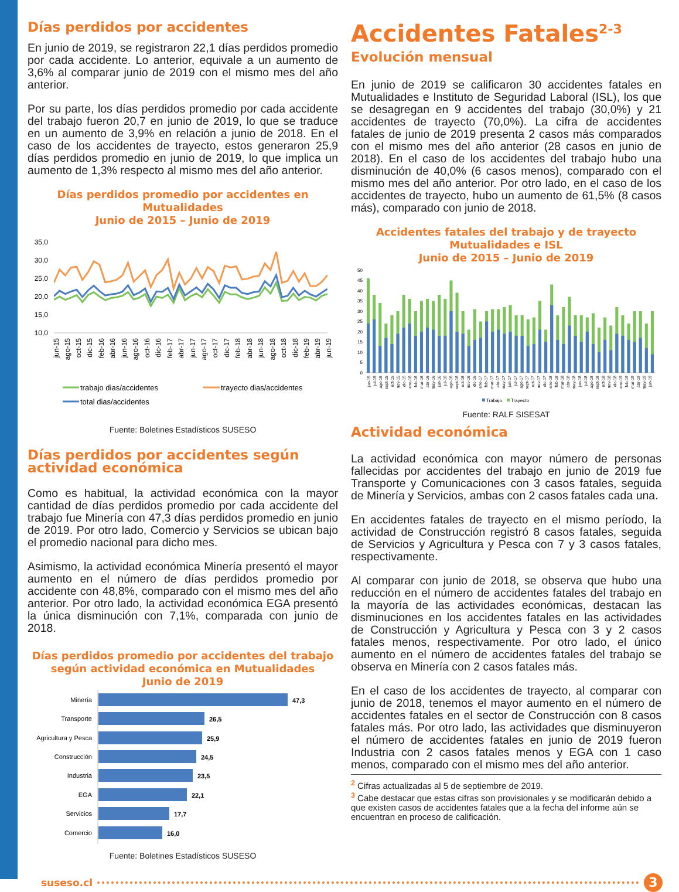Días perdidos por accidentes
En junio de 2019, se registraron 22,1 días perdidos promedio por cada accidente. Lo anterior, equivale a un aumento de 3,6% al comparar junio de 2019 con el mismo mes del año anterior.
Por su parte, los días perdidos promedio por cada accidente del trabajo fueron 20,7 en junio de 2019, lo que se traduce en un aumento de 3,9% en relación a junio de 2018. En el caso de los accidentes de trayecto, estos generaron 25,9 días perdidos promedio en junio de 2019, lo que implica un aumento de 1,3% respecto al mismo mes del año anterior.
Días perdidos promedio por accidentes en Mutualidades
Junio de 2015 – Junio de 2019
35,0
30,0
25,0
20,0
15,0
10,0
jun-15
ago-15
oct-15
dic-15
feb-16
abr-16
jun-16
ago-16
oct-16
dic-16
feb-17
abr-17
jun-17
ago-17
oct-17
dic-17
feb-18
abr-18
jun-18
ago-18
oct-18
dic-18
feb-19
abr-19
jun-19
trabajo dias/accidentes
trayecto dias/accidentes
total dias/accidentes
Fuente: Boletines Estadísticos SUSESO
Días perdidos por accidentes según actividad económica
Como es habitual, la actividad económica con la mayor cantidad de días perdidos promedio por cada accidente del trabajo fue Minería con 47,3 días perdidos promedio en junio de 2019. Por otro lado, Comercio y Servicios se ubican bajo el promedio nacional para dicho mes.
Asimismo, la actividad económica Minería presentó el mayor aumento en el número de días perdidos promedio por accidente con 48,8%, comparado con el mismo mes del año anterior. Por otro lado, la actividad económica EGA presentó la única disminución con 7,1%, comparada con junio de 2018.
Días perdidos promedio por accidentes del trabajo
según actividad económica en Mutualidades
Junio de 2019
Minería
Transporte
Agricultura y Pesca
Construcción
Industria
EGA
Servicios
Comercio
47,3
26,5
25,9
24,5
23,5
22,1
17,7
16,0
Fuente: Boletines Estadísticos SUSESO
Accidentes Fatales<sup>2-3</sup>
Evolución mensual
En junio de 2019 se calificaron 30 accidentes fatales en Mutualidades e Instituto de Seguridad Laboral (ISL), los que se desagregan en 9 accidentes del trabajo (30,0%) y 21 accidentes de trayecto (70,0%). La cifra de accidentes fatales de junio de 2019 presenta 2 casos más comparados con el mismo mes del año anterior (28 casos en junio de 2018). En el caso de los accidentes del trabajo hubo una disminución de 40,0% (6 casos menos), comparado con el mismo mes del año anterior. Por otro lado, en el caso de los accidentes de trayecto, hubo un aumento de 61,5% (8 casos más), comparado con junio de 2018.
Accidentes fatales del trabajo y de trayecto
Mutualidades e ISL
Junio de 2015 – Junio de 2019
50
45
40
35
30
25
20
15
10
5
0
jun-15
jul-15
ago-15
sept-15
oct-15
nov-15
dic-15
ene-16
feb-16
mar-16
abr-16
may-16
jun-16
jul-16
ago-16
sept-16
oct-16
nov-16
dic-16
ene-17
feb-17
mar-17
abr-17
may-17
jun-17
jul-17
ago-17
sept-17
oct-17
nov-17
dic-17
ene-18
feb-18
mar-18
abr-18
may-18
jun-18
jul-18
ago-18
sept-18
oct-18
nov-18
dic-18
ene-19
feb-19
mar-19
abr-19
may-19
jun-19
Trabajo
Trayecto
Fuente: RALF SISESAT
Actividad económica
La actividad económica con mayor número de personas fallecidas por accidentes del trabajo en junio de 2019 fue Transporte y Comunicaciones con 3 casos fatales, seguida de Minería y Servicios, ambas con 2 casos fatales cada una.
En accidentes fatales de trayecto en el mismo período, la actividad de Construcción registró 8 casos fatales, seguida de Servicios y Agricultura y Pesca con 7 y 3 casos fatales, respectivamente.
Al comparar con junio de 2018, se observa que hubo una reducción en el número de accidentes fatales del trabajo en la mayoría de las actividades económicas, destacan las disminuciones en los accidentes fatales en las actividades de Construcción y Agricultura y Pesca con 3 y 2 casos fatales menos, respectivamente. Por otro lado, el único aumento en el número de accidentes fatales del trabajo se observa en Minería con 2 casos fatales más.
En el caso de los accidentes de trayecto, al comparar con junio de 2018, tenemos el mayor aumento en el número de accidentes fatales en el sector de Construcción con 8 casos fatales más. Por otro lado, las actividades que disminuyeron el número de accidentes fatales en junio de 2019 fueron Industria con 2 casos fatales menos y EGA con 1 caso menos, comparado con el mismo mes del año anterior.
<sup>2</sup> Cifras actualizadas al 5 de septiembre de 2019.
<sup>3</sup> Cabe destacar que estas cifras son provisionales y se modificarán debido a que existen casos de accidentes fatales que a la fecha del informe aún se encuentran en proceso de calificación.
suseso.cl 3